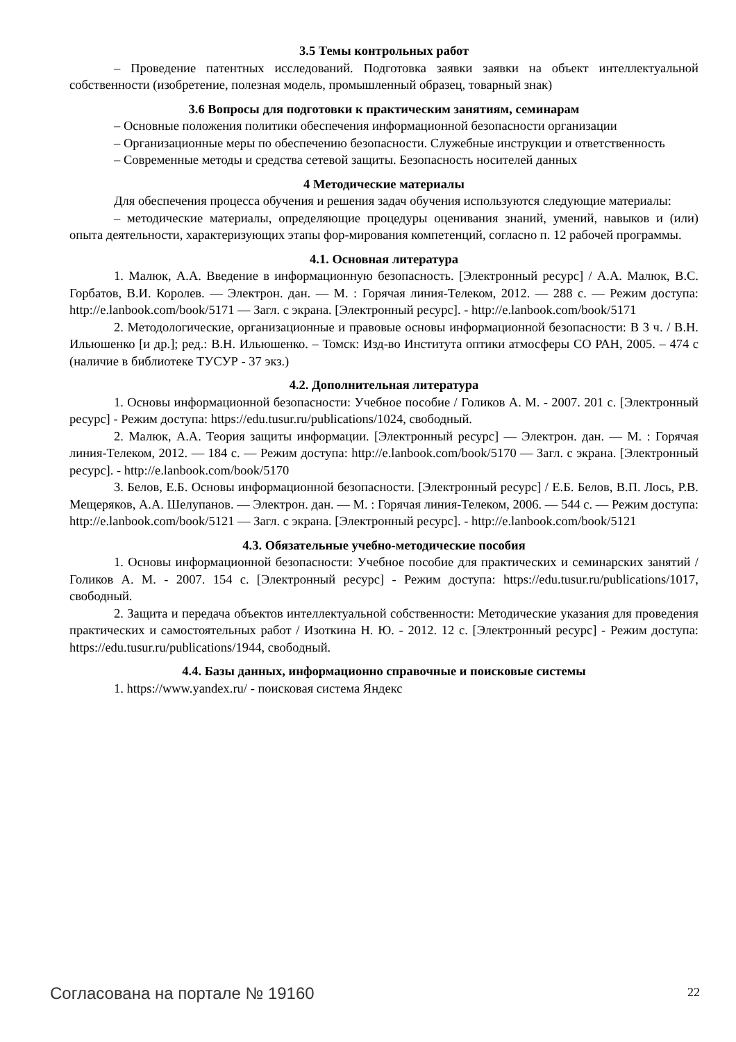3.5 Темы контрольных работ
– Проведение патентных исследований. Подготовка заявки заявки на объект интеллектуальной собственности (изобретение, полезная модель, промышленный образец, товарный знак)
3.6 Вопросы для подготовки к практическим занятиям, семинарам
– Основные положения политики обеспечения информационной безопасности организации
– Организационные меры по обеспечению безопасности. Служебные инструкции и ответственность
– Современные методы и средства сетевой защиты. Безопасность носителей данных
4 Методические материалы
Для обеспечения процесса обучения и решения задач обучения используются следующие материалы:
– методические материалы, определяющие процедуры оценивания знаний, умений, навыков и (или) опыта деятельности, характеризующих этапы фор-мирования компетенций, согласно п. 12 рабочей программы.
4.1. Основная литература
1. Малюк, А.А. Введение в информационную безопасность. [Электронный ресурс] / А.А. Малюк, В.С. Горбатов, В.И. Королев. — Электрон. дан. — М. : Горячая линия-Телеком, 2012. — 288 с. — Режим доступа: http://e.lanbook.com/book/5171 — Загл. с экрана. [Электронный ресурс]. - http://e.lanbook.com/book/5171
2. Методологические, организационные и правовые основы информационной безопасности: В 3 ч. / В.Н. Ильюшенко [и др.]; ред.: В.Н. Ильюшенко. – Томск: Изд-во Института оптики атмосферы СО РАН, 2005. – 474 с (наличие в библиотеке ТУСУР - 37 экз.)
4.2. Дополнительная литература
1. Основы информационной безопасности: Учебное пособие / Голиков А. М. - 2007. 201 с. [Электронный ресурс] - Режим доступа: https://edu.tusur.ru/publications/1024, свободный.
2. Малюк, А.А. Теория защиты информации. [Электронный ресурс] — Электрон. дан. — М. : Горячая линия-Телеком, 2012. — 184 с. — Режим доступа: http://e.lanbook.com/book/5170 — Загл. с экрана. [Электронный ресурс]. - http://e.lanbook.com/book/5170
3. Белов, Е.Б. Основы информационной безопасности. [Электронный ресурс] / Е.Б. Белов, В.П. Лось, Р.В. Мещеряков, А.А. Шелупанов. — Электрон. дан. — М. : Горячая линия-Телеком, 2006. — 544 с. — Режим доступа: http://e.lanbook.com/book/5121 — Загл. с экрана. [Электронный ресурс]. - http://e.lanbook.com/book/5121
4.3. Обязательные учебно-методические пособия
1. Основы информационной безопасности: Учебное пособие для практических и семинарских занятий / Голиков А. М. - 2007. 154 с. [Электронный ресурс] - Режим доступа: https://edu.tusur.ru/publications/1017, свободный.
2. Защита и передача объектов интеллектуальной собственности: Методические указания для проведения практических и самостоятельных работ / Изоткина Н. Ю. - 2012. 12 с. [Электронный ресурс] - Режим доступа: https://edu.tusur.ru/publications/1944, свободный.
4.4. Базы данных, информационно справочные и поисковые системы
1. https://www.yandex.ru/ - поисковая система Яндекс
Согласована на портале № 19160 22